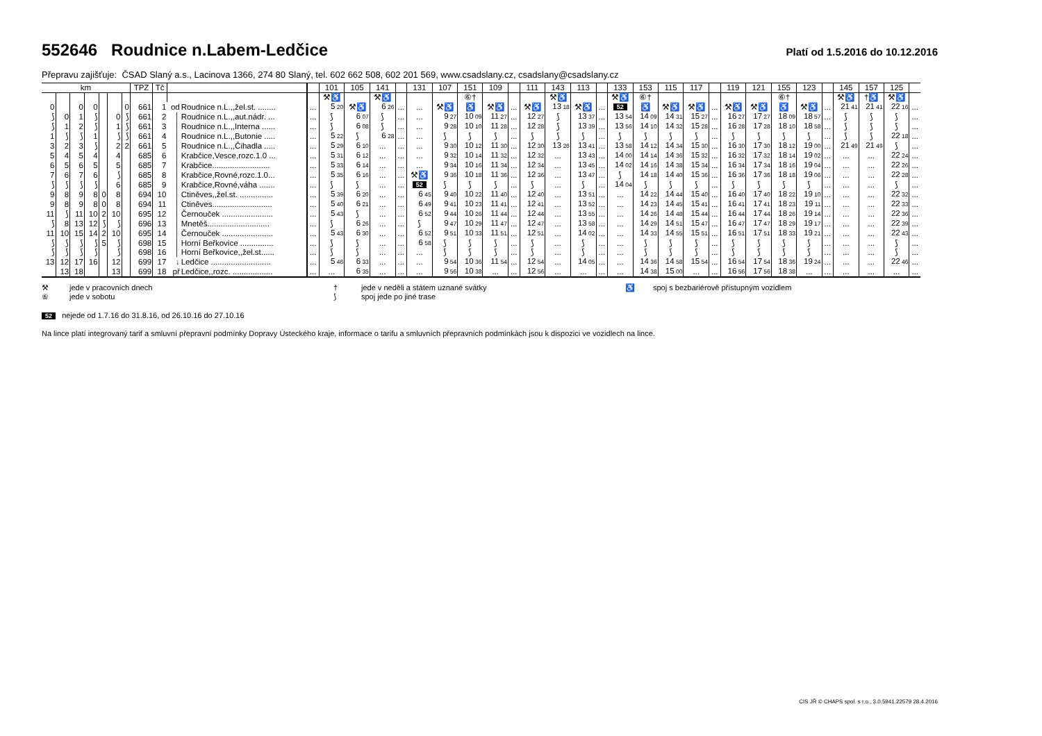552646 Roudnice n.Labem-Ledčice
Platí od 1.5.2016 do 10.12.2016
Přepravu zajišťuje: ČSAD Slaný a.s., Lacinova 1366, 274 80 Slaný, tel. 602 662 508, 602 201 569, www.csadslany.cz, csadslany@csadslany.cz
| km | | | | | | | TPZ | Tč | | | | 101 | 105 | 141 | | 131 | 107 | 151 | 109 | | 111 | 143 | 113 | | 133 | 153 | 115 | 117 | | 119 | 121 | 155 | 123 | | 145 | 157 | 125 | |
| --- | --- | --- | --- | --- | --- | --- | --- | --- | --- | --- | --- | --- | --- | --- | --- | --- | --- | --- | --- | --- | --- | --- | --- | --- | --- | --- | --- | --- | --- | --- | --- | --- | --- | --- | --- | --- | --- | --- |
| | | | | | | | | | | | | ⚒♿ | | ⚒♿ | | | | ⑥† | | | | ⚒♿ | | | ⚒♿ | ⑥† | | | | | | ⑥† | | | ⚒♿ | †♿ | ⚒♿ | |
| 0 | | 0 | 0 | | | 0 | 661 | 1 | od | Roudnice n.L.,,žel.st. ........ | ... | 5 20 | ⚒♿ | 6 26 | ... | ... | ⚒♿ | ♿ | ⚒♿ | ... | ⚒♿ | 13 18 | ⚒♿ | ... | 52 | ♿ | ⚒♿ | ⚒♿ | ... | ⚒♿ | ⚒♿ | ♿ | ⚒♿ | ... | 21 41 | 21 41 | 22 16 | ... |
| ⟆ | 0 | 1 | ⟆ | | 0 | ⟆ | 661 | 2 | │ | Roudnice n.L.,,aut.nádr. ... | ... | ⟆ | 6 07 | ⟆ | ... | ... | 9 27 | 10 09 | 11 27 | ... | 12 27 | ⟆ | 13 37 | ... | 13 54 | 14 09 | 14 31 | 15 27 | ... | 16 27 | 17 27 | 18 09 | 18 57 | ... | ⟆ | ⟆ | ⟆ | ... |
| ⟆ | 1 | 2 | ⟆ | | 1 | ⟆ | 661 | 3 | │ | Roudnice n.L.,,Interna ...... | ... | ⟆ | 6 08 | ⟆ | ... | ... | 9 28 | 10 10 | 11 28 | ... | 12 28 | ⟆ | 13 39 | ... | 13 56 | 14 10 | 14 32 | 15 28 | ... | 16 28 | 17 28 | 18 10 | 18 58 | ... | ⟆ | ⟆ | ⟆ | ... |
| 1 | ⟆ | ⟆ | 1 | | ⟆ | ⟆ | 661 | 4 | │ | Roudnice n.L.,,Butonie ..... | ... | 5 22 | ⟆ | 6 28 | ... | ... | ⟆ | ⟆ | ⟆ | ... | ⟆ | ⟆ | ⟆ | ... | ⟆ | ⟆ | ⟆ | ⟆ | ... | ⟆ | ⟆ | ⟆ | ⟆ | ... | ⟆ | ⟆ | 22 18 | ... |
| 3 | 2 | 3 | ⟆ | | 2 | 2 | 661 | 5 | │ | Roudnice n.L.,,Čihadla ..... | ... | 5 29 | 6 10 | ... | ... | ... | 9 30 | 10 12 | 11 30 | ... | 12 30 | 13 26 | 13 41 | ... | 13 58 | 14 12 | 14 34 | 15 30 | ... | 16 30 | 17 30 | 18 12 | 19 00 | ... | 21 49 | 21 49 | ⟆ | ... |
| 5 | 4 | 5 | 4 | | 4 | | 685 | 6 | │ | Krabčice,Vesce,rozc.1.0 ... | ... | 5 31 | 6 12 | ... | ... | ... | 9 32 | 10 14 | 11 32 | ... | 12 32 | ... | 13 43 | ... | 14 00 | 14 14 | 14 36 | 15 32 | ... | 16 32 | 17 32 | 18 14 | 19 02 | ... | ... | ... | 22 24 | ... |
| 6 | 5 | 6 | 5 | | 5 | | 685 | 7 | │ | Krabčice.......................... | ... | 5 33 | 6 14 | ... | ... | ... | 9 34 | 10 16 | 11 34 | ... | 12 34 | ... | 13 45 | ... | 14 02 | 14 16 | 14 38 | 15 34 | ... | 16 34 | 17 34 | 18 16 | 19 04 | ... | ... | ... | 22 26 | ... |
| 7 | 6 | 7 | 6 | | ⟆ | | 685 | 8 | │ | Krabčice,Rovné,rozc.1.0... | ... | 5 35 | 6 16 | ... | ... | ⚒♿ | 9 36 | 10 18 | 11 36 | ... | 12 36 | ... | 13 47 | ... | ⟆ | 14 18 | 14 40 | 15 36 | ... | 16 36 | 17 36 | 18 18 | 19 06 | ... | ... | ... | 22 28 | ... |
| ⟆ | ⟆ | ⟆ | ⟆ | | 6 | | 685 | 9 | │ | Krabčice,Rovné,váha ....... | ... | ⟆ | ⟆ | ... | ... | 52 | ⟆ | ⟆ | ⟆ | ... | ⟆ | ... | ⟆ | ... | 14 04 | ⟆ | ⟆ | ⟆ | ... | ⟆ | ⟆ | ⟆ | ⟆ | ... | ... | ... | ⟆ | ... |
| 9 | 8 | 9 | 8 | 0 | 8 | | 694 | 10 | │ | Ctiněves,,žel.st. ............... | ... | 5 39 | 6 20 | ... | ... | 6 45 | 9 40 | 10 22 | 11 40 | ... | 12 40 | ... | 13 51 | ... | ... | 14 22 | 14 44 | 15 40 | ... | 16 40 | 17 40 | 18 22 | 19 10 | ... | ... | ... | 22 32 | ... |
| 9 | 8 | 9 | 8 | 0 | 8 | | 694 | 11 | │ | Ctiněves........................... | ... | 5 40 | 6 21 | ... | ... | 6 49 | 9 41 | 10 23 | 11 41 | ... | 12 41 | ... | 13 52 | ... | ... | 14 23 | 14 45 | 15 41 | ... | 16 41 | 17 41 | 18 23 | 19 11 | ... | ... | ... | 22 33 | ... |
| 11 | ⟆ | 11 | 10 | 2 | 10 | | 695 | 12 | │ | Černouček ....................... | ... | 5 43 | ⟆ | ... | ... | 6 52 | 9 44 | 10 26 | 11 44 | ... | 12 44 | ... | 13 55 | ... | ... | 14 26 | 14 48 | 15 44 | ... | 16 44 | 17 44 | 18 26 | 19 14 | ... | ... | ... | 22 36 | ... |
| ⟆ | 8 | 13 | 12 | ⟆ | ⟆ | | 696 | 13 | │ | Mnetěš............................ | ... | ⟆ | 6 26 | ... | ... | ⟆ | 9 47 | 10 29 | 11 47 | ... | 12 47 | ... | 13 58 | ... | ... | 14 29 | 14 51 | 15 47 | ... | 16 47 | 17 47 | 18 29 | 19 17 | ... | ... | ... | 22 39 | ... |
| 11 | 10 | 15 | 14 | 2 | 10 | | 695 | 14 | │ | Černouček ....................... | ... | 5 43 | 6 30 | ... | ... | 6 52 | 9 51 | 10 33 | 11 51 | ... | 12 51 | ... | 14 02 | ... | ... | 14 33 | 14 55 | 15 51 | ... | 16 51 | 17 51 | 18 33 | 19 21 | ... | ... | ... | 22 43 | ... |
| ⟆ | ⟆ | ⟆ | ⟆ | 5 | ⟆ | | 698 | 15 | │ | Horní Beřkovice ............... | ... | ⟆ | ⟆ | ... | ... | 6 58 | ⟆ | ⟆ | ⟆ | ... | ⟆ | ... | ⟆ | ... | ... | ⟆ | ⟆ | ⟆ | ... | ⟆ | ⟆ | ⟆ | ⟆ | ... | ... | ... | ⟆ | ... |
| ⟆ | ⟆ | ⟆ | ⟆ | | ⟆ | | 698 | 16 | │ | Horní Beřkovice,,žel.st...... | ... | ⟆ | ⟆ | ... | ... | ... | ⟆ | ⟆ | ⟆ | ... | ⟆ | ... | ⟆ | ... | ... | ⟆ | ⟆ | ⟆ | ... | ⟆ | ⟆ | ⟆ | ⟆ | ... | ... | ... | ⟆ | ... |
| 13 | 12 | 17 | 16 | | 12 | | 699 | 17 | ↓ | Ledčice ........................... | ... | 5 46 | 6 33 | ... | ... | ... | 9 54 | 10 36 | 11 54 | ... | 12 54 | ... | 14 05 | ... | ... | 14 36 | 14 58 | 15 54 | ... | 16 54 | 17 54 | 18 36 | 19 24 | ... | ... | ... | 22 46 | ... |
| | 13 | 18 | | | 13 | | 699 | 18 | př | Ledčice,,rozc. .................. | ... | ... | 6 35 | ... | ... | ... | 9 56 | 10 38 | ... | ... | 12 56 | ... | ... | ... | ... | 14 38 | 15 00 | ... | ... | 16 56 | 17 56 | 18 38 | ... | ... | ... | ... | ... | ... |
⚒
jede v pracovních dnech
†
jede v neděli a státem uznané svátky
♿
spoj s bezbariérově přístupným vozidlem
⑥
jede v sobotu
⟆
spoj jede po jiné trase
52 nejede od 1.7.16 do 31.8.16, od 26.10.16 do 27.10.16
Na lince platí integrovaný tarif a smluvní přepravní podmínky Dopravy Ústeckého kraje, informace o tarifu a smluvních přepravních podmínkách jsou k dispozici ve vozidlech na lince.
CIS JŘ © CHAPS spol. s r.o., 3.0.5941.22579 28.4.2016